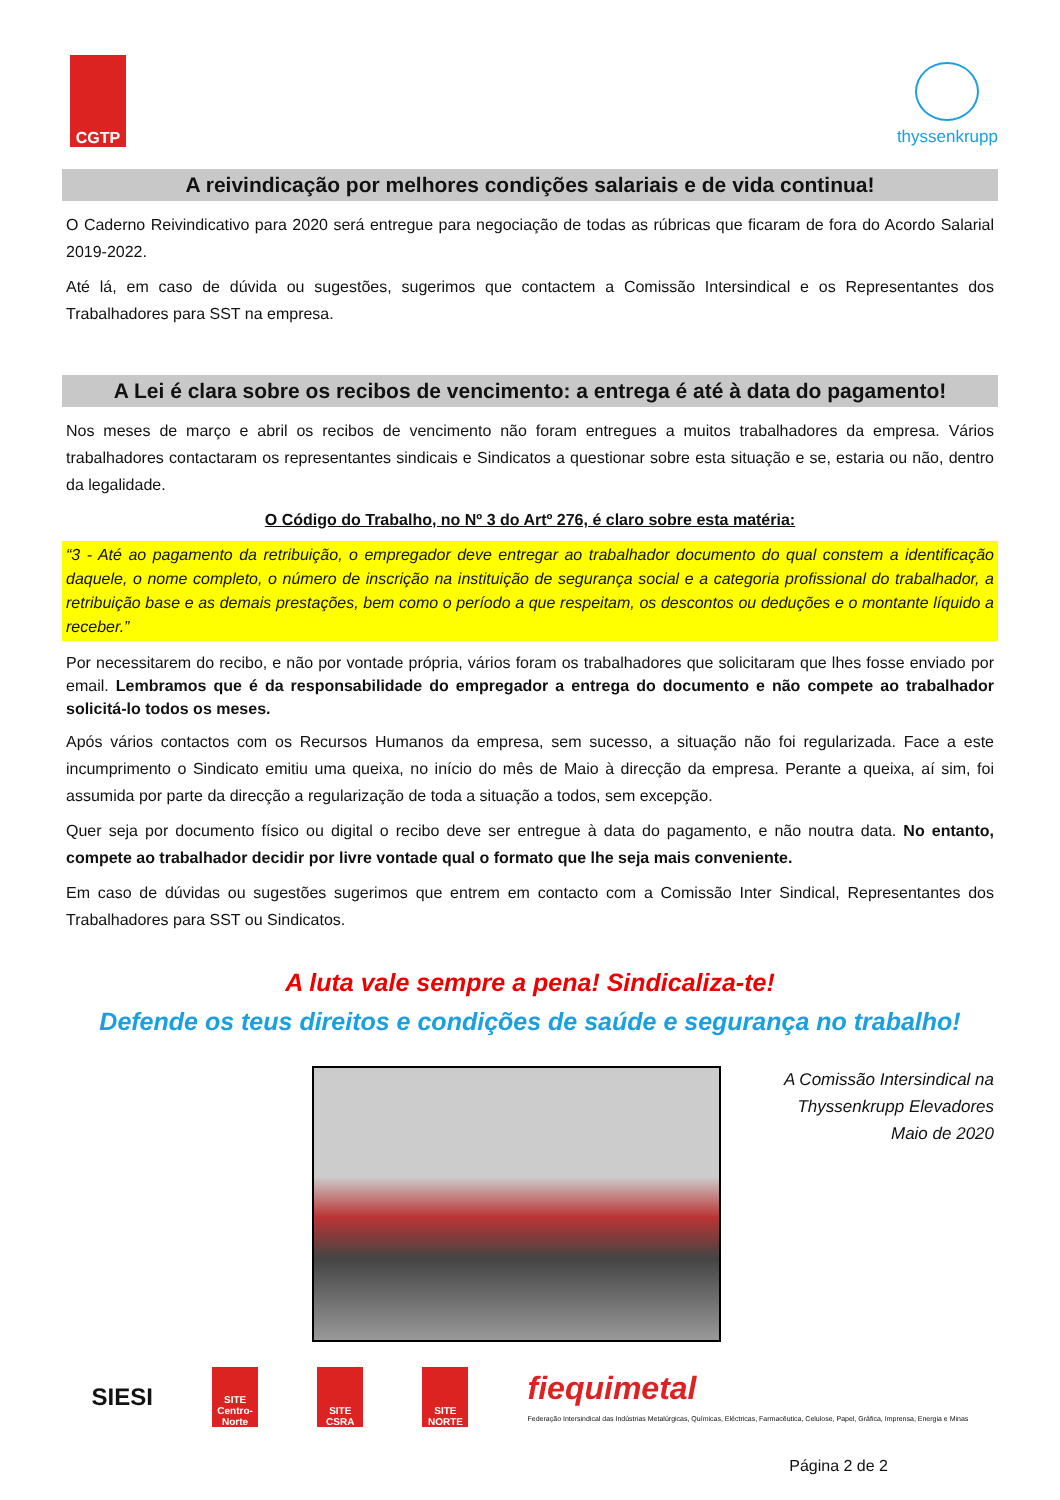CGTP
thyssenkrupp
A reivindicação por melhores condições salariais e de vida continua!
O Caderno Reivindicativo para 2020 será entregue para negociação de todas as rúbricas que ficaram de fora do Acordo Salarial 2019-2022.
Até lá, em caso de dúvida ou sugestões, sugerimos que contactem a Comissão Intersindical e os Representantes dos Trabalhadores para SST na empresa.
A Lei é clara sobre os recibos de vencimento: a entrega é até à data do pagamento!
Nos meses de março e abril os recibos de vencimento não foram entregues a muitos trabalhadores da empresa. Vários trabalhadores contactaram os representantes sindicais e Sindicatos a questionar sobre esta situação e se, estaria ou não, dentro da legalidade.
O Código do Trabalho, no Nº 3 do Artº 276, é claro sobre esta matéria:
“3 - Até ao pagamento da retribuição, o empregador deve entregar ao trabalhador documento do qual constem a identificação daquele, o nome completo, o número de inscrição na instituição de segurança social e a categoria profissional do trabalhador, a retribuição base e as demais prestações, bem como o período a que respeitam, os descontos ou deduções e o montante líquido a receber.”
Por necessitarem do recibo, e não por vontade própria, vários foram os trabalhadores que solicitaram que lhes fosse enviado por email. Lembramos que é da responsabilidade do empregador a entrega do documento e não compete ao trabalhador solicitá-lo todos os meses.
Após vários contactos com os Recursos Humanos da empresa, sem sucesso, a situação não foi regularizada. Face a este incumprimento o Sindicato emitiu uma queixa, no início do mês de Maio à direcção da empresa. Perante a queixa, aí sim, foi assumida por parte da direcção a regularização de toda a situação a todos, sem excepção.
Quer seja por documento físico ou digital o recibo deve ser entregue à data do pagamento, e não noutra data. No entanto, compete ao trabalhador decidir por livre vontade qual o formato que lhe seja mais conveniente.
Em caso de dúvidas ou sugestões sugerimos que entrem em contacto com a Comissão Inter Sindical, Representantes dos Trabalhadores para SST ou Sindicatos.
A luta vale sempre a pena! Sindicaliza-te!
Defende os teus direitos e condições de saúde e segurança no trabalho!
A Comissão Intersindical na
Thyssenkrupp Elevadores
Maio de 2020
SIESI
SITE Centro-Norte
SITE CSRA
SITE NORTE
fiequimetal
Federação Intersindical das Indústrias Metalúrgicas, Químicas, Eléctricas, Farmacêutica, Celulose, Papel, Gráfica, Imprensa, Energia e Minas
Página 2 de 2